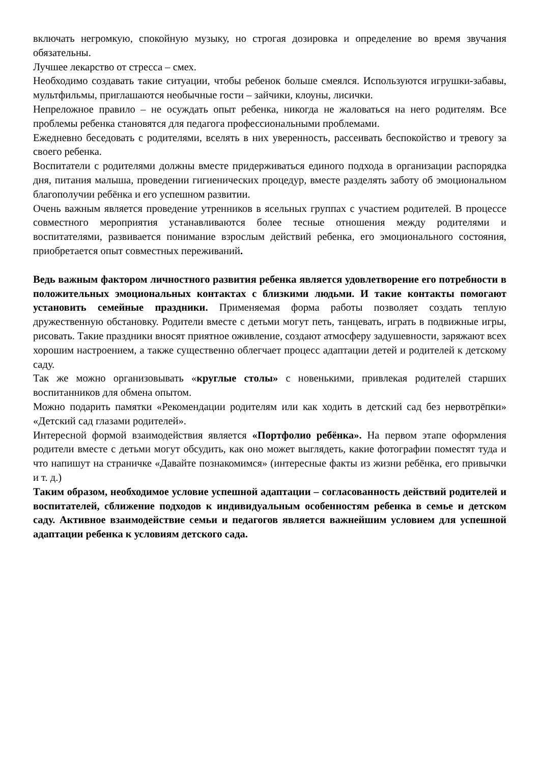включать негромкую, спокойную музыку, но строгая дозировка и определение во время звучания обязательны.
Лучшее лекарство от стресса – смех.
Необходимо создавать такие ситуации, чтобы ребенок больше смеялся. Используются игрушки-забавы, мультфильмы, приглашаются необычные гости – зайчики, клоуны, лисички.
Непреложное правило – не осуждать опыт ребенка, никогда не жаловаться на него родителям. Все проблемы ребенка становятся для педагога профессиональными проблемами.
Ежедневно беседовать с родителями, вселять в них уверенность, рассеивать беспокойство и тревогу за своего ребенка.
Воспитатели с родителями должны вместе придерживаться единого подхода в организации распорядка дня, питания малыша, проведении гигиенических процедур, вместе разделять заботу об эмоциональном благополучии ребёнка и его успешном развитии.
Очень важным является проведение утренников в ясельных группах с участием родителей. В процессе совместного мероприятия устанавливаются более тесные отношения между родителями и воспитателями, развивается понимание взрослым действий ребенка, его эмоционального состояния, приобретается опыт совместных переживаний.
Ведь важным фактором личностного развития ребенка является удовлетворение его потребности в положительных эмоциональных контактах с близкими людьми. И такие контакты помогают установить семейные праздники. Применяемая форма работы позволяет создать теплую дружественную обстановку. Родители вместе с детьми могут петь, танцевать, играть в подвижные игры, рисовать. Такие праздники вносят приятное оживление, создают атмосферу задушевности, заряжают всех хорошим настроением, а также существенно облегчает процесс адаптации детей и родителей к детскому саду.
Так же можно организовывать «круглые столы» с новенькими, привлекая родителей старших воспитанников для обмена опытом.
Можно подарить памятки «Рекомендации родителям или как ходить в детский сад без нервотрёпки» «Детский сад глазами родителей».
Интересной формой взаимодействия является «Портфолио ребёнка». На первом этапе оформления родители вместе с детьми могут обсудить, как оно может выглядеть, какие фотографии поместят туда и что напишут на страничке «Давайте познакомимся» (интересные факты из жизни ребёнка, его привычки и т. д.)
Таким образом, необходимое условие успешной адаптации – согласованность действий родителей и воспитателей, сближение подходов к индивидуальным особенностям ребенка в семье и детском саду. Активное взаимодействие семьи и педагогов является важнейшим условием для успешной адаптации ребенка к условиям детского сада.